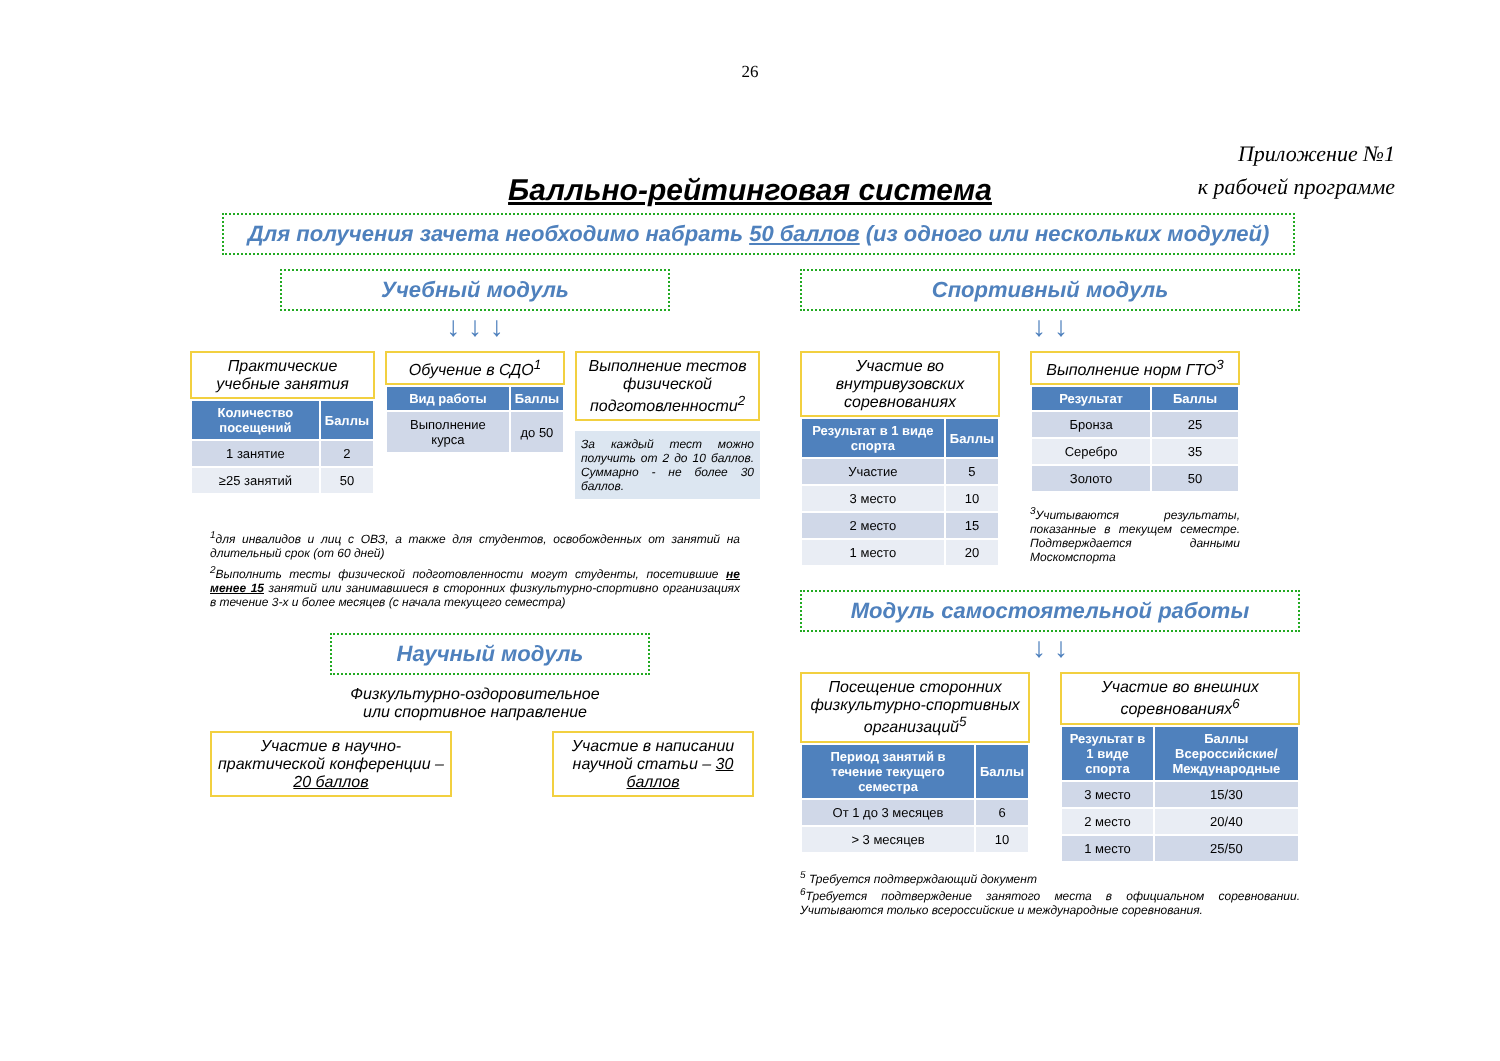26
Приложение №1
к рабочей программе
Балльно-рейтинговая система
Для получения зачета необходимо набрать 50 баллов (из одного или нескольких модулей)
Учебный модуль
↓ ↓ ↓
Практические учебные занятия
| Количество посещений | Баллы |
| --- | --- |
| 1 занятие | 2 |
| ≥25 занятий | 50 |
Обучение в СДО<sup>1</sup>
| Вид работы | Баллы |
| --- | --- |
| Выполнение курса | до 50 |
Выполнение тестов физической подготовленности<sup>2</sup>
За каждый тест можно получить от 2 до 10 баллов. Суммарно - не более 30 баллов.
<sup>1</sup> для инвалидов и лиц с ОВЗ, а также для студентов, освобожденных от занятий на длительный срок (от 60 дней)
<sup>2</sup> Выполнить тесты физической подготовленности могут студенты, посетившие не менее 15 занятий или занимавшиеся в сторонних физкультурно-спортивно организациях в течение 3-х и более месяцев (с начала текущего семестра)
Научный модуль
Физкультурно-оздоровительное
или спортивное направление
Участие в научно-практической конференции – 20 баллов
Участие в написании научной статьи – 30 баллов
Спортивный модуль
↓ ↓
Участие во внутривузовских соревнованиях
| Результат в 1 виде спорта | Баллы |
| --- | --- |
| Участие | 5 |
| 3 место | 10 |
| 2 место | 15 |
| 1 место | 20 |
Выполнение норм ГТО<sup>3</sup>
| Результат | Баллы |
| --- | --- |
| Бронза | 25 |
| Серебро | 35 |
| Золото | 50 |
<sup>3</sup> Учитываются результаты, показанные в текущем семестре. Подтверждается данными Москомспорта
Модуль самостоятельной работы
↓ ↓
Посещение сторонних физкультурно-спортивных организаций<sup>5</sup>
| Период занятий в течение текущего семестра | Баллы |
| --- | --- |
| От 1 до 3 месяцев | 6 |
| > 3 месяцев | 10 |
Участие во внешних соревнованиях<sup>6</sup>
| Результат в 1 виде спорта | Баллы Всероссийские/ Международные |
| --- | --- |
| 3 место | 15/30 |
| 2 место | 20/40 |
| 1 место | 25/50 |
<sup>5</sup> Требуется подтверждающий документ
<sup>6</sup> Требуется подтверждение занятого места в официальном соревновании. Учитываются только всероссийские и международные соревнования.